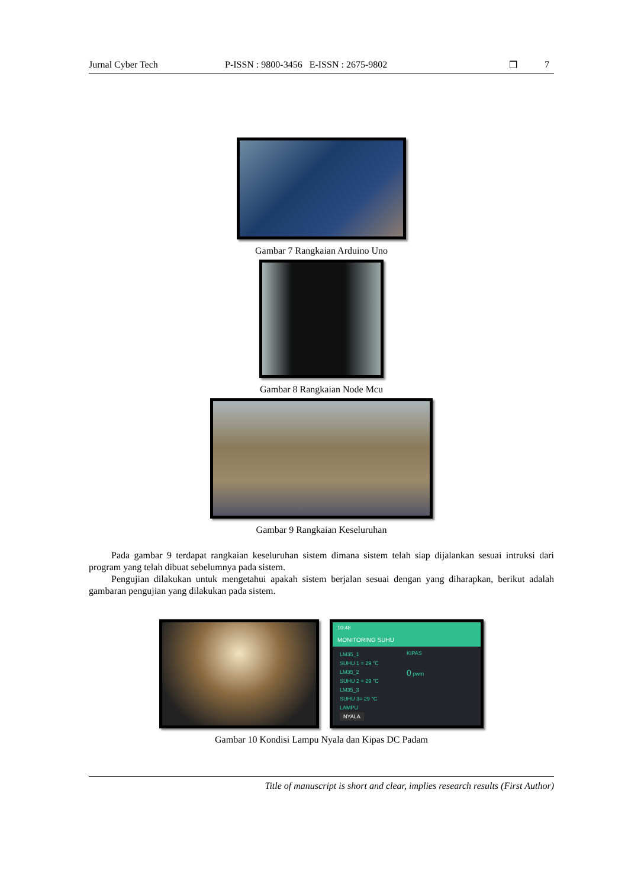Jurnal Cyber Tech P-ISSN : 9800-3456 E-ISSN : 2675-9802 ❐ 7
Gambar 7 Rangkaian Arduino Uno
Gambar 8 Rangkaian Node Mcu
Gambar 9 Rangkaian Keseluruhan
Pada gambar 9 terdapat rangkaian keseluruhan sistem dimana sistem telah siap dijalankan sesuai intruksi dari program yang telah dibuat sebelumnya pada sistem.
Pengujian dilakukan untuk mengetahui apakah sistem berjalan sesuai dengan yang diharapkan, berikut adalah gambaran pengujian yang dilakukan pada sistem.
10:48
MONITORING SUHU
LM35_1
SUHU 1 = 29 °C
LM35_2
SUHU 2 = 29 °C
LM35_3
SUHU 3= 29 °C
LAMPU
NYALA
KIPAS
0 pwm
Gambar 10 Kondisi Lampu Nyala dan Kipas DC Padam
Title of manuscript is short and clear, implies research results (First Author)